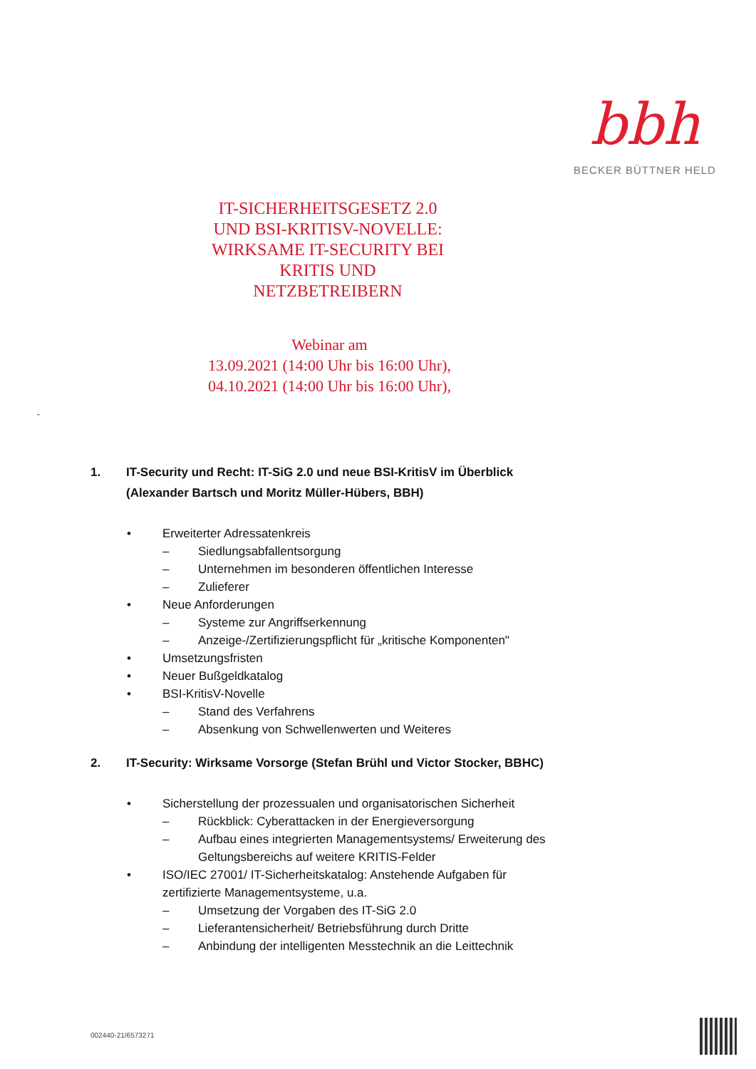bbh
BECKER BÜTTNER HELD
IT-SICHERHEITSGESETZ 2.0 UND BSI-KRITISV-NOVELLE:
WIRKSAME IT-SECURITY BEI KRITIS UND NETZBETREIBERN
Webinar am
13.09.2021 (14:00 Uhr bis 16:00 Uhr),
04.10.2021 (14:00 Uhr bis 16:00 Uhr),
-
1. IT-Security und Recht: IT-SiG 2.0 und neue BSI-KritisV im Überblick (Alexander Bartsch und Moritz Müller-Hübers, BBH)
• Erweiterter Adressatenkreis
– Siedlungsabfallentsorgung
– Unternehmen im besonderen öffentlichen Interesse
– Zulieferer
• Neue Anforderungen
– Systeme zur Angriffserkennung
– Anzeige-/Zertifizierungspflicht für „kritische Komponenten"
• Umsetzungsfristen
• Neuer Bußgeldkatalog
• BSI-KritisV-Novelle
– Stand des Verfahrens
– Absenkung von Schwellenwerten und Weiteres
2. IT-Security: Wirksame Vorsorge (Stefan Brühl und Victor Stocker, BBHC)
• Sicherstellung der prozessualen und organisatorischen Sicherheit
– Rückblick: Cyberattacken in der Energieversorgung
– Aufbau eines integrierten Managementsystems/ Erweiterung des Geltungsbereichs auf weitere KRITIS-Felder
• ISO/IEC 27001/ IT-Sicherheitskatalog: Anstehende Aufgaben für zertifizierte Managementsysteme, u.a.
– Umsetzung der Vorgaben des IT-SiG 2.0
– Lieferantensicherheit/ Betriebsführung durch Dritte
– Anbindung der intelligenten Messtechnik an die Leittechnik
002440-21/6573271